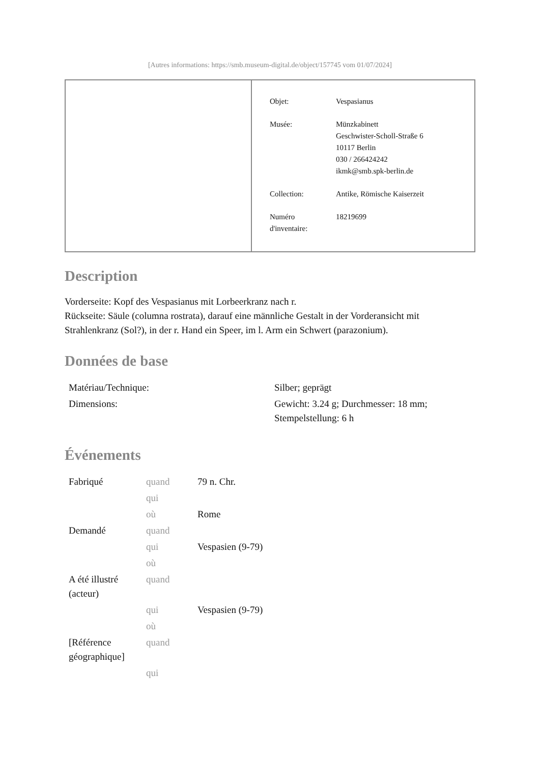[Autres informations: https://smb.museum-digital.de/object/157745 vom 01/07/2024]
| Objet: | Vespasianus |
| Musée: | Münzkabinett Geschwister-Scholl-Straße 6 10117 Berlin 030 / 266424242 ikmk@smb.spk-berlin.de |
| Collection: | Antike, Römische Kaiserzeit |
| Numéro d'inventaire: | 18219699 |
Description
Vorderseite: Kopf des Vespasianus mit Lorbeerkranz nach r.
Rückseite: Säule (columna rostrata), darauf eine männliche Gestalt in der Vorderansicht mit Strahlenkranz (Sol?), in der r. Hand ein Speer, im l. Arm ein Schwert (parazonium).
Données de base
| Matériau/Technique: | Silber; geprägt |
| Dimensions: | Gewicht: 3.24 g; Durchmesser: 18 mm; Stempelstellung: 6 h |
Événements
| Fabriqué | quand | 79 n. Chr. |
| | qui | |
| | où | Rome |
| Demandé | quand | |
| | qui | Vespasien (9-79) |
| | où | |
| A été illustré (acteur) | quand | |
| | qui | Vespasien (9-79) |
| | où | |
| [Référence géographique] | quand | |
| | qui | |